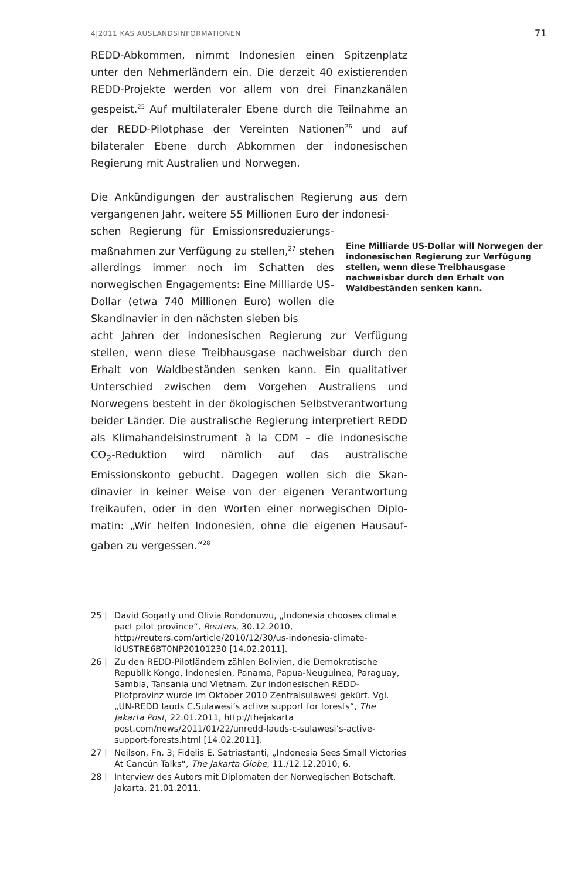4|2011 KAS AUSLANDSINFORMATIONEN 71
REDD-Abkommen, nimmt Indonesien einen Spitzenplatz unter den Nehmerländern ein. Die derzeit 40 existierenden REDD-Projekte werden vor allem von drei Finanzkanälen gespeist.<sup>25</sup> Auf multilateraler Ebene durch die Teilnahme an der REDD-Pilotphase der Vereinten Nationen<sup>26</sup> und auf bilateraler Ebene durch Abkommen der indonesischen Regierung mit Australien und Norwegen.
Die Ankündigungen der australischen Regierung aus dem vergangenen Jahr, weitere 55 Millionen Euro der indonesi-
schen Regierung für Emissionsreduzierungs­maßnahmen zur Verfügung zu stellen,<sup>27</sup> ste­hen allerdings immer noch im Schatten des norwegischen Engagements: Eine Milliarde US-Dollar (etwa 740 Millionen Euro) wollen die Skandinavier in den nächsten sieben bis
Eine Milliarde US-Dollar will Norwegen der indonesischen Regierung zur Ver­fügung stellen, wenn diese Treibhaus­gase nachweisbar durch den Erhalt von Waldbeständen senken kann.
acht Jahren der indonesischen Regierung zur Verfügung stellen, wenn diese Treibhausgase nachweisbar durch den Erhalt von Waldbeständen senken kann. Ein qualitativer Unterschied zwischen dem Vorgehen Australiens und Norwegens besteht in der ökologischen Selbstverantwor­tung beider Länder. Die australische Regierung interpretiert REDD als Klimahandelsinstrument à la CDM – die indo­nesische CO<sub>2</sub>-Reduktion wird nämlich auf das australische Emissionskonto gebucht. Dagegen wollen sich die Skan­dinavier in keiner Weise von der eigenen Verantwortung freikaufen, oder in den Worten einer norwegischen Diplo­matin: „Wir helfen Indonesien, ohne die eigenen Hausauf­gaben zu vergessen.“<sup>28</sup>
25 | David Gogarty und Olivia Rondonuwu, „Indonesia chooses climate pact pilot province“, Reuters, 30.12.2010, http://reuters.com/article/2010/12/30/us-indonesia-climate-idUSTRE6BT0NP20101230 [14.02.2011].
26 | Zu den REDD-Pilotländern zählen Bolivien, die Demokratische Republik Kongo, Indonesien, Panama, Papua-Neuguinea, Paraguay, Sambia, Tansania und Vietnam. Zur indonesischen REDD-Pilotprovinz wurde im Oktober 2010 Zentralsulawesi gekürt. Vgl. „UN-REDD lauds C.Sulawesi’s active support for forests“, The Jakarta Post, 22.01.2011, http://thejakarta post.com/news/2011/01/22/unredd-lauds-c-sulawesi’s-active-support-forests.html [14.02.2011].
27 | Neilson, Fn. 3; Fidelis E. Satriastanti, „Indonesia Sees Small Victories At Cancún Talks“, The Jakarta Globe, 11./12.12.2010, 6.
28 | Interview des Autors mit Diplomaten der Norwegischen Botschaft, Jakarta, 21.01.2011.